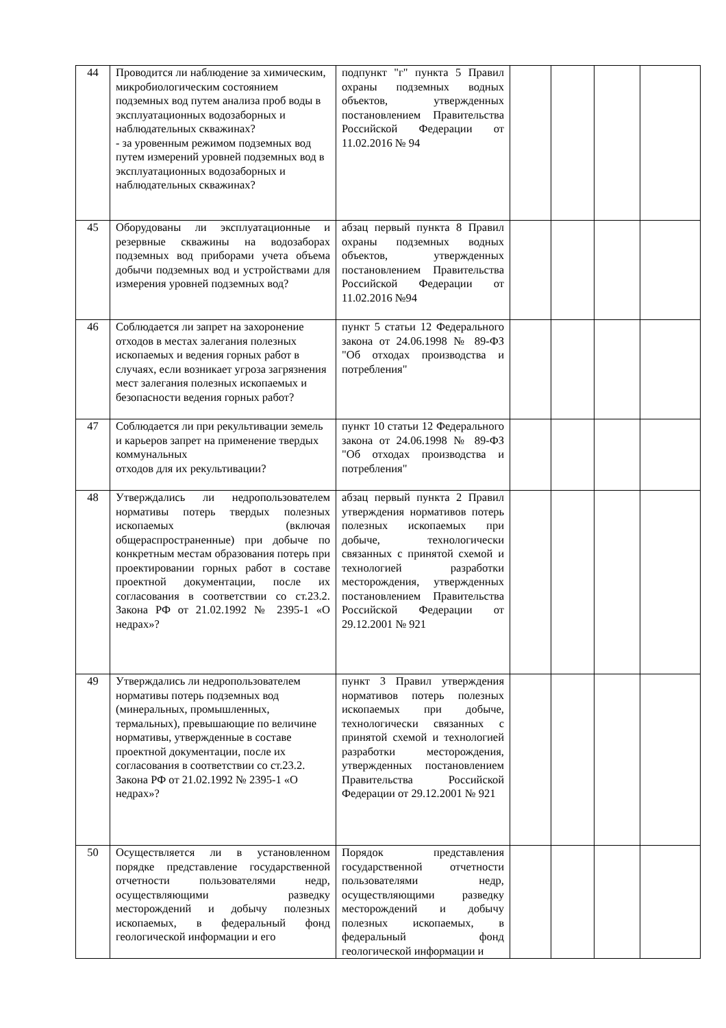| 44 | Проводится ли наблюдение за химическим, микробиологическим состоянием подземных вод путем анализа проб воды в эксплуатационных водозаборных и наблюдательных скважинах? - за уровенным режимом подземных вод путем измерений уровней подземных вод в эксплуатационных водозаборных и наблюдательных скважинах? | подпункт "г" пункта 5 Правил охраны подземных водных объектов, утвержденных постановлением Правительства Российской Федерации от 11.02.2016 № 94 | | | | |
| 45 | Оборудованы ли эксплуатационные и резервные скважины на водозаборах подземных вод приборами учета объема добычи подземных вод и устройствами для измерения уровней подземных вод? | абзац первый пункта 8 Правил охраны подземных водных объектов, утвержденных постановлением Правительства Российской Федерации от 11.02.2016 №94 | | | | |
| 46 | Соблюдается ли запрет на захоронение отходов в местах залегания полезных ископаемых и ведения горных работ в случаях, если возникает угроза загрязнения мест залегания полезных ископаемых и безопасности ведения горных работ? | пункт 5 статьи 12 Федерального закона от 24.06.1998 № 89-ФЗ "Об отходах производства и потребления" | | | | |
| 47 | Соблюдается ли при рекультивации земель и карьеров запрет на применение твердых коммунальных отходов для их рекультивации? | пункт 10 статьи 12 Федерального закона от 24.06.1998 № 89-ФЗ "Об отходах производства и потребления" | | | | |
| 48 | Утверждались ли недропользователем нормативы потерь твердых полезных ископаемых (включая общераспространенные) при добыче по конкретным местам образования потерь при проектировании горных работ в составе проектной документации, после их согласования в соответствии со ст.23.2. Закона РФ от 21.02.1992 № 2395-1 «О недрах»? | абзац первый пункта 2 Правил утверждения нормативов потерь полезных ископаемых при добыче, технологически связанных с принятой схемой и технологией разработки месторождения, утвержденных постановлением Правительства Российской Федерации от 29.12.2001 № 921 | | | | |
| 49 | Утверждались ли недропользователем нормативы потерь подземных вод (минеральных, промышленных, термальных), превышающие по величине нормативы, утвержденные в составе проектной документации, после их согласования в соответствии со ст.23.2. Закона РФ от 21.02.1992 № 2395-1 «О недрах»? | пункт 3 Правил утверждения нормативов потерь полезных ископаемых при добыче, технологически связанных с принятой схемой и технологией разработки месторождения, утвержденных постановлением Правительства Российской Федерации от 29.12.2001 № 921 | | | | |
| 50 | Осуществляется ли в установленном порядке представление государственной отчетности пользователями недр, осуществляющими разведку месторождений и добычу полезных ископаемых, в федеральный фонд геологической информации и его | Порядок представления государственной отчетности пользователями недр, осуществляющими разведку месторождений и добычу полезных ископаемых, в федеральный фонд геологической информации и | | | | |